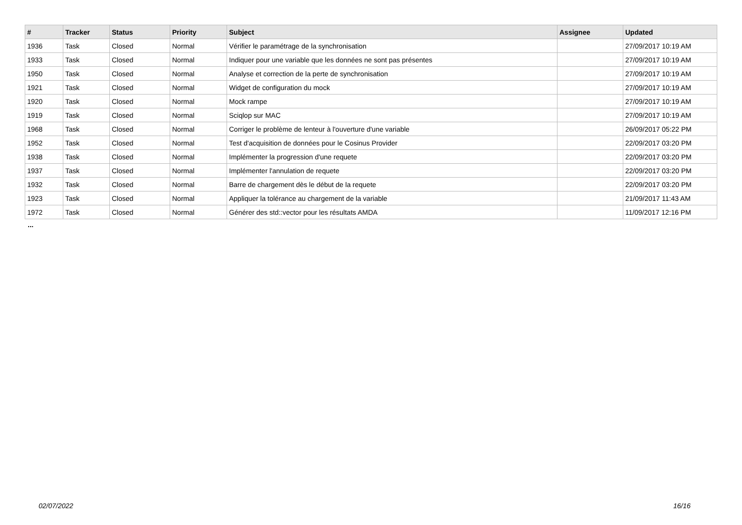| # | Tracker | Status | Priority | Subject | Assignee | Updated |
| --- | --- | --- | --- | --- | --- | --- |
| 1936 | Task | Closed | Normal | Vérifier le paramétrage de la synchronisation | | 27/09/2017 10:19 AM |
| 1933 | Task | Closed | Normal | Indiquer pour une variable que les données ne sont pas présentes | | 27/09/2017 10:19 AM |
| 1950 | Task | Closed | Normal | Analyse et correction de la perte de synchronisation | | 27/09/2017 10:19 AM |
| 1921 | Task | Closed | Normal | Widget de configuration du mock | | 27/09/2017 10:19 AM |
| 1920 | Task | Closed | Normal | Mock rampe | | 27/09/2017 10:19 AM |
| 1919 | Task | Closed | Normal | Sciqlop sur MAC | | 27/09/2017 10:19 AM |
| 1968 | Task | Closed | Normal | Corriger le problème de lenteur à l'ouverture d'une variable | | 26/09/2017 05:22 PM |
| 1952 | Task | Closed | Normal | Test d'acquisition de données pour le Cosinus Provider | | 22/09/2017 03:20 PM |
| 1938 | Task | Closed | Normal | Implémenter la progression d'une requete | | 22/09/2017 03:20 PM |
| 1937 | Task | Closed | Normal | Implémenter l'annulation de requete | | 22/09/2017 03:20 PM |
| 1932 | Task | Closed | Normal | Barre de chargement dès le début de la requete | | 22/09/2017 03:20 PM |
| 1923 | Task | Closed | Normal | Appliquer la tolérance au chargement de la variable | | 21/09/2017 11:43 AM |
| 1972 | Task | Closed | Normal | Générer des std::vector pour les résultats AMDA | | 11/09/2017 12:16 PM |
...
02/07/2022 16/16